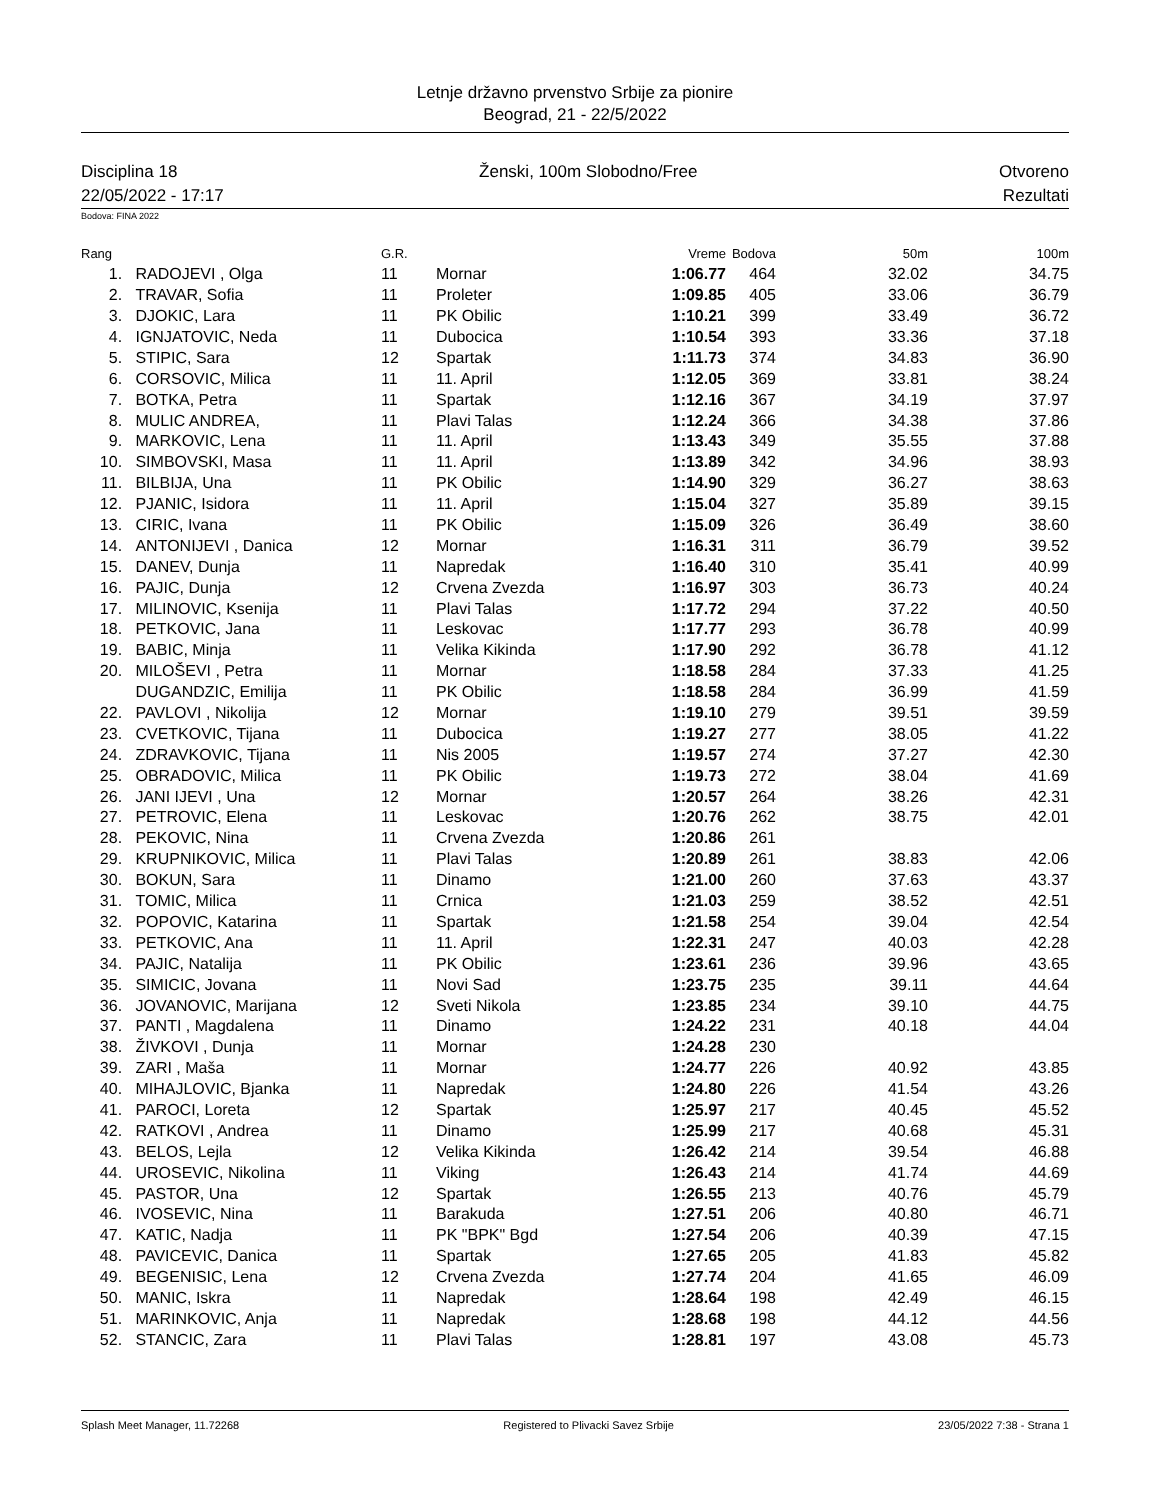Letnje državno prvenstvo Srbije za pionire
Beograd, 21 - 22/5/2022
Disciplina 18 Ženski, 100m Slobodno/Free Otvoreno
22/05/2022 - 17:17 Rezultati
Bodova: FINA 2022
| Rang | | G.R. | | Vreme | Bodova | 50m | 100m |
| --- | --- | --- | --- | --- | --- | --- | --- |
| 1. | RADOJEVI , Olga | 11 | Mornar | 1:06.77 | 464 | 32.02 | 34.75 |
| 2. | TRAVAR, Sofia | 11 | Proleter | 1:09.85 | 405 | 33.06 | 36.79 |
| 3. | DJOKIC, Lara | 11 | PK Obilic | 1:10.21 | 399 | 33.49 | 36.72 |
| 4. | IGNJATOVIC, Neda | 11 | Dubocica | 1:10.54 | 393 | 33.36 | 37.18 |
| 5. | STIPIC, Sara | 12 | Spartak | 1:11.73 | 374 | 34.83 | 36.90 |
| 6. | CORSOVIC, Milica | 11 | 11. April | 1:12.05 | 369 | 33.81 | 38.24 |
| 7. | BOTKA, Petra | 11 | Spartak | 1:12.16 | 367 | 34.19 | 37.97 |
| 8. | MULIC ANDREA, | 11 | Plavi Talas | 1:12.24 | 366 | 34.38 | 37.86 |
| 9. | MARKOVIC, Lena | 11 | 11. April | 1:13.43 | 349 | 35.55 | 37.88 |
| 10. | SIMBOVSKI, Masa | 11 | 11. April | 1:13.89 | 342 | 34.96 | 38.93 |
| 11. | BILBIJA, Una | 11 | PK Obilic | 1:14.90 | 329 | 36.27 | 38.63 |
| 12. | PJANIC, Isidora | 11 | 11. April | 1:15.04 | 327 | 35.89 | 39.15 |
| 13. | CIRIC, Ivana | 11 | PK Obilic | 1:15.09 | 326 | 36.49 | 38.60 |
| 14. | ANTONIJEVI , Danica | 12 | Mornar | 1:16.31 | 311 | 36.79 | 39.52 |
| 15. | DANEV, Dunja | 11 | Napredak | 1:16.40 | 310 | 35.41 | 40.99 |
| 16. | PAJIC, Dunja | 12 | Crvena Zvezda | 1:16.97 | 303 | 36.73 | 40.24 |
| 17. | MILINOVIC, Ksenija | 11 | Plavi Talas | 1:17.72 | 294 | 37.22 | 40.50 |
| 18. | PETKOVIC, Jana | 11 | Leskovac | 1:17.77 | 293 | 36.78 | 40.99 |
| 19. | BABIC, Minja | 11 | Velika Kikinda | 1:17.90 | 292 | 36.78 | 41.12 |
| 20. | MILOŠEVI , Petra | 11 | Mornar | 1:18.58 | 284 | 37.33 | 41.25 |
| | DUGANDZIC, Emilija | 11 | PK Obilic | 1:18.58 | 284 | 36.99 | 41.59 |
| 22. | PAVLOVI , Nikolija | 12 | Mornar | 1:19.10 | 279 | 39.51 | 39.59 |
| 23. | CVETKOVIC, Tijana | 11 | Dubocica | 1:19.27 | 277 | 38.05 | 41.22 |
| 24. | ZDRAVKOVIC, Tijana | 11 | Nis 2005 | 1:19.57 | 274 | 37.27 | 42.30 |
| 25. | OBRADOVIC, Milica | 11 | PK Obilic | 1:19.73 | 272 | 38.04 | 41.69 |
| 26. | JANI IJEVI , Una | 12 | Mornar | 1:20.57 | 264 | 38.26 | 42.31 |
| 27. | PETROVIC, Elena | 11 | Leskovac | 1:20.76 | 262 | 38.75 | 42.01 |
| 28. | PEKOVIC, Nina | 11 | Crvena Zvezda | 1:20.86 | 261 | | |
| 29. | KRUPNIKOVIC, Milica | 11 | Plavi Talas | 1:20.89 | 261 | 38.83 | 42.06 |
| 30. | BOKUN, Sara | 11 | Dinamo | 1:21.00 | 260 | 37.63 | 43.37 |
| 31. | TOMIC, Milica | 11 | Crnica | 1:21.03 | 259 | 38.52 | 42.51 |
| 32. | POPOVIC, Katarina | 11 | Spartak | 1:21.58 | 254 | 39.04 | 42.54 |
| 33. | PETKOVIC, Ana | 11 | 11. April | 1:22.31 | 247 | 40.03 | 42.28 |
| 34. | PAJIC, Natalija | 11 | PK Obilic | 1:23.61 | 236 | 39.96 | 43.65 |
| 35. | SIMICIC, Jovana | 11 | Novi Sad | 1:23.75 | 235 | 39.11 | 44.64 |
| 36. | JOVANOVIC, Marijana | 12 | Sveti Nikola | 1:23.85 | 234 | 39.10 | 44.75 |
| 37. | PANTI , Magdalena | 11 | Dinamo | 1:24.22 | 231 | 40.18 | 44.04 |
| 38. | ŽIVKOVI , Dunja | 11 | Mornar | 1:24.28 | 230 | | |
| 39. | ZARI , Maša | 11 | Mornar | 1:24.77 | 226 | 40.92 | 43.85 |
| 40. | MIHAJLOVIC, Bjanka | 11 | Napredak | 1:24.80 | 226 | 41.54 | 43.26 |
| 41. | PAROCI, Loreta | 12 | Spartak | 1:25.97 | 217 | 40.45 | 45.52 |
| 42. | RATKOVI , Andrea | 11 | Dinamo | 1:25.99 | 217 | 40.68 | 45.31 |
| 43. | BELOS, Lejla | 12 | Velika Kikinda | 1:26.42 | 214 | 39.54 | 46.88 |
| 44. | UROSEVIC, Nikolina | 11 | Viking | 1:26.43 | 214 | 41.74 | 44.69 |
| 45. | PASTOR, Una | 12 | Spartak | 1:26.55 | 213 | 40.76 | 45.79 |
| 46. | IVOSEVIC, Nina | 11 | Barakuda | 1:27.51 | 206 | 40.80 | 46.71 |
| 47. | KATIC, Nadja | 11 | PK "BPK" Bgd | 1:27.54 | 206 | 40.39 | 47.15 |
| 48. | PAVICEVIC, Danica | 11 | Spartak | 1:27.65 | 205 | 41.83 | 45.82 |
| 49. | BEGENISIC, Lena | 12 | Crvena Zvezda | 1:27.74 | 204 | 41.65 | 46.09 |
| 50. | MANIC, Iskra | 11 | Napredak | 1:28.64 | 198 | 42.49 | 46.15 |
| 51. | MARINKOVIC, Anja | 11 | Napredak | 1:28.68 | 198 | 44.12 | 44.56 |
| 52. | STANCIC, Zara | 11 | Plavi Talas | 1:28.81 | 197 | 43.08 | 45.73 |
Splash Meet Manager, 11.72268 Registered to Plivacki Savez Srbije 23/05/2022 7:38 - Strana 1